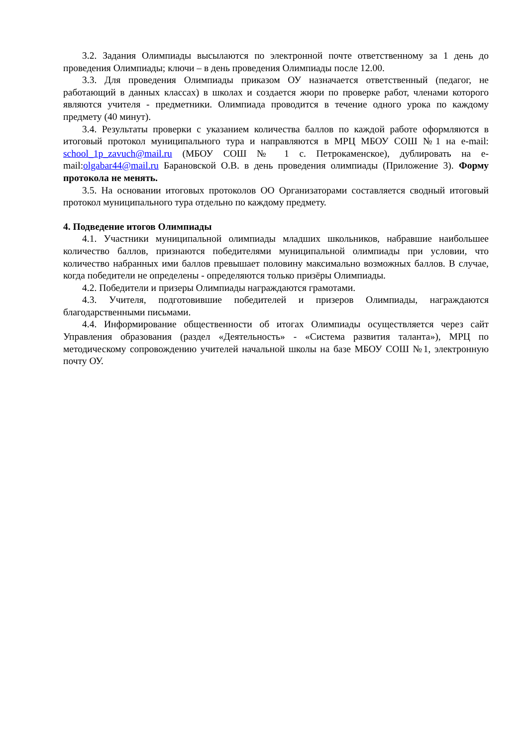3.2. Задания Олимпиады высылаются по электронной почте ответственному за 1 день до проведения Олимпиады; ключи – в день проведения Олимпиады после 12.00.
3.3. Для проведения Олимпиады приказом ОУ назначается ответственный (педагог, не работающий в данных классах) в школах и создается жюри по проверке работ, членами которого являются учителя - предметники. Олимпиада проводится в течение одного урока по каждому предмету (40 минут).
3.4. Результаты проверки с указанием количества баллов по каждой работе оформляются в итоговый протокол муниципального тура и направляются в МРЦ МБОУ СОШ №1 на e-mail: school_1p_zavuch@mail.ru (МБОУ СОШ № 1 с. Петрокаменское), дублировать на e-mail:olgabar44@mail.ru Барановской О.В. в день проведения олимпиады (Приложение 3). Форму протокола не менять.
3.5. На основании итоговых протоколов ОО Организаторами составляется сводный итоговый протокол муниципального тура отдельно по каждому предмету.
4. Подведение итогов Олимпиады
4.1. Участники муниципальной олимпиады младших школьников, набравшие наибольшее количество баллов, признаются победителями муниципальной олимпиады при условии, что количество набранных ими баллов превышает половину максимально возможных баллов. В случае, когда победители не определены - определяются только призёры Олимпиады.
4.2. Победители и призеры Олимпиады награждаются грамотами.
4.3. Учителя, подготовившие победителей и призеров Олимпиады, награждаются благодарственными письмами.
4.4. Информирование общественности об итогах Олимпиады осуществляется через сайт Управления образования (раздел «Деятельность» - «Система развития таланта»), МРЦ по методическому сопровождению учителей начальной школы на базе МБОУ СОШ №1, электронную почту ОУ.